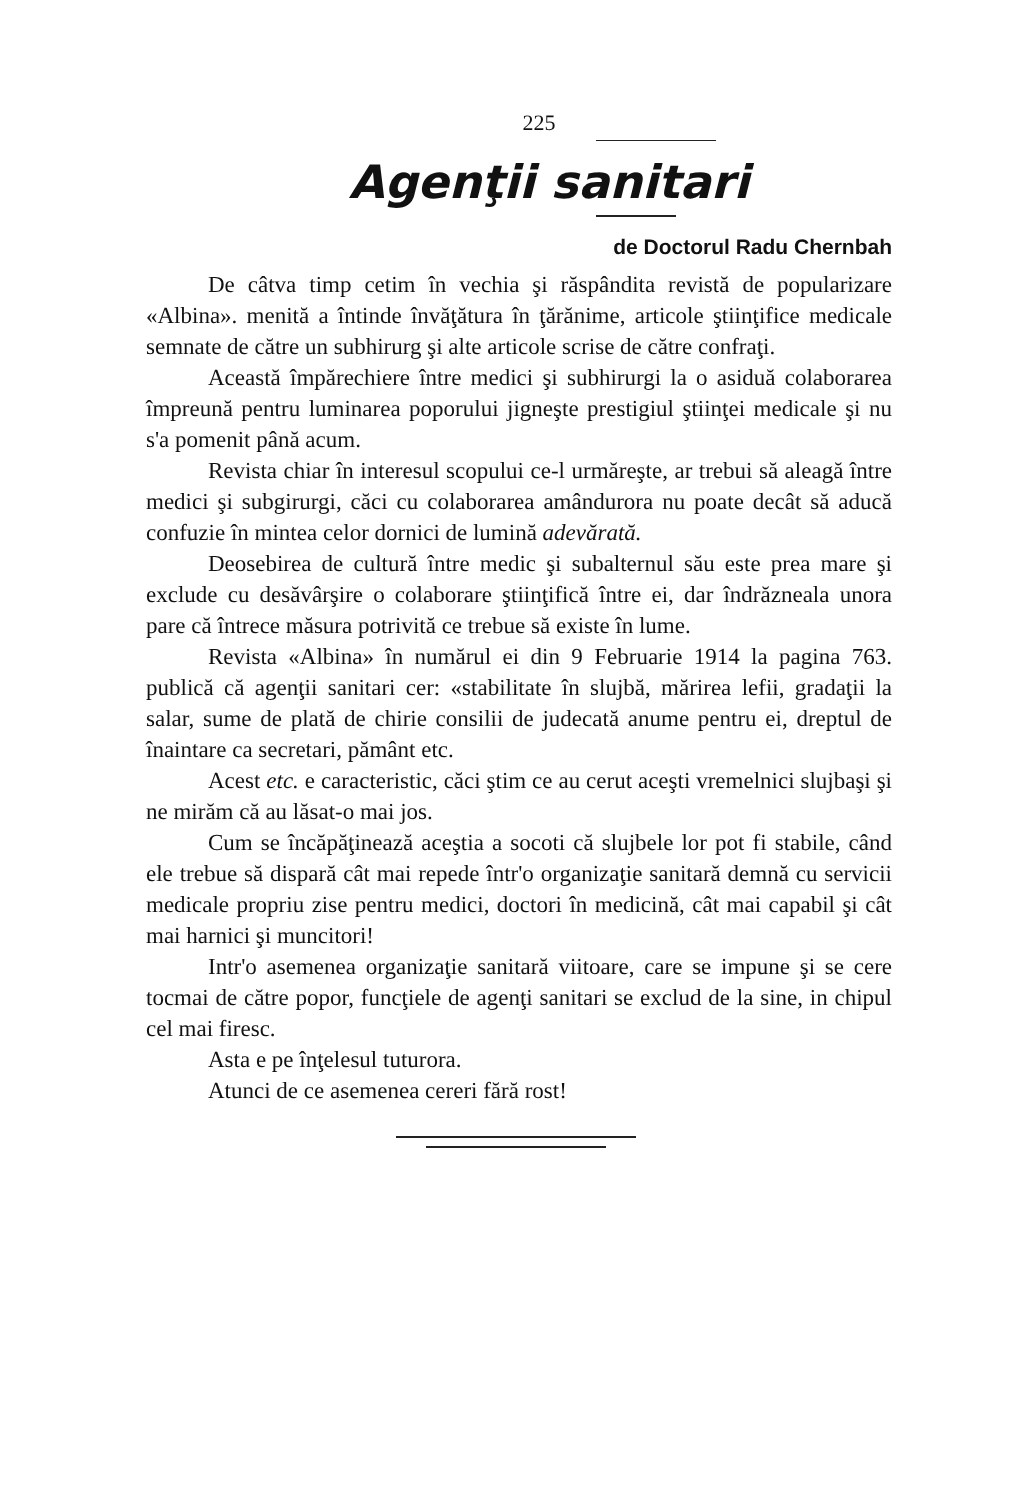225
Agenţii sanitari
de Doctorul Radu Chernbah
De câtva timp cetim în vechia şi răspândita revistă de popularizare «Albina». menită a întinde învăţătura în ţărănime, articole ştiinţifice medicale semnate de către un subhirurg şi alte articole scrise de către confraţi.
Această împărechiere între medici şi subhirurgi la o asiduă colaborarea împreună pentru luminarea poporului jigneşte prestigiul ştiinţei medicale şi nu s'a pomenit până acum.
Revista chiar în interesul scopului ce-l urmăreşte, ar trebui să aleagă între medici şi subgirurgi, căci cu colaborarea amândurora nu poate decât să aducă confuzie în mintea celor dornici de lumină adevărată.
Deosebirea de cultură între medic şi subalternul său este prea mare şi exclude cu desăvârşire o colaborare ştiinţifică între ei, dar îndrăzneala unora pare că întrece măsura potrivită ce trebue să existe în lume.
Revista «Albina» în numărul ei din 9 Februarie 1914 la pagina 763. publică că agenţii sanitari cer: «stabilitate în slujbă, mărirea lefii, gradaţii la salar, sume de plată de chirie consilii de judecată anume pentru ei, dreptul de înaintare ca secretari, pământ etc.
Acest etc. e caracteristic, căci ştim ce au cerut aceşti vremelnici slujbaşi şi ne mirăm că au lăsat-o mai jos.
Cum se încăpăţinează aceştia a socoti că slujbele lor pot fi stabile, când ele trebue să dispară cât mai repede într'o organizaţie sanitară demnă cu servicii medicale propriu zise pentru medici, doctori în medicină, cât mai capabil şi cât mai harnici şi muncitori!
Intr'o asemenea organizaţie sanitară viitoare, care se impune şi se cere tocmai de către popor, funcţiele de agenţi sanitari se exclud de la sine, in chipul cel mai firesc.
Asta e pe înţelesul tuturora.
Atunci de ce asemenea cereri fără rost!